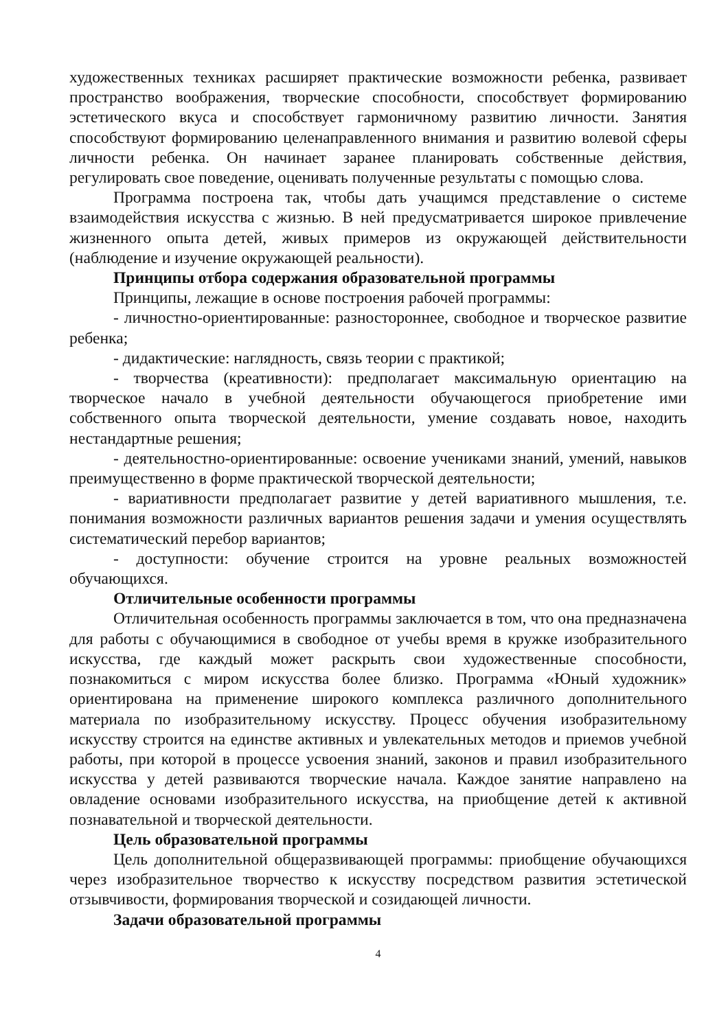художественных техниках расширяет практические возможности ребенка, развивает пространство воображения, творческие способности, способствует формированию эстетического вкуса и способствует гармоничному развитию личности. Занятия способствуют формированию целенаправленного внимания и развитию волевой сферы личности ребенка. Он начинает заранее планировать собственные действия, регулировать свое поведение, оценивать полученные результаты с помощью слова.
Программа построена так, чтобы дать учащимся представление о системе взаимодействия искусства с жизнью. В ней предусматривается широкое привлечение жизненного опыта детей, живых примеров из окружающей действительности (наблюдение и изучение окружающей реальности).
Принципы отбора содержания образовательной программы
Принципы, лежащие в основе построения рабочей программы:
- личностно-ориентированные: разностороннее, свободное и творческое развитие ребенка;
- дидактические: наглядность, связь теории с практикой;
- творчества (креативности): предполагает максимальную ориентацию на творческое начало в учебной деятельности обучающегося приобретение ими собственного опыта творческой деятельности, умение создавать новое, находить нестандартные решения;
- деятельностно-ориентированные: освоение учениками знаний, умений, навыков преимущественно в форме практической творческой деятельности;
- вариативности предполагает развитие у детей вариативного мышления, т.е. понимания возможности различных вариантов решения задачи и умения осуществлять систематический перебор вариантов;
- доступности: обучение строится на уровне реальных возможностей обучающихся.
Отличительные особенности программы
Отличительная особенность программы заключается в том, что она предназначена для работы с обучающимися в свободное от учебы время в кружке изобразительного искусства, где каждый может раскрыть свои художественные способности, познакомиться с миром искусства более близко. Программа «Юный художник» ориентирована на применение широкого комплекса различного дополнительного материала по изобразительному искусству. Процесс обучения изобразительному искусству строится на единстве активных и увлекательных методов и приемов учебной работы, при которой в процессе усвоения знаний, законов и правил изобразительного искусства у детей развиваются творческие начала. Каждое занятие направлено на овладение основами изобразительного искусства, на приобщение детей к активной познавательной и творческой деятельности.
Цель образовательной программы
Цель дополнительной общеразвивающей программы: приобщение обучающихся через изобразительное творчество к искусству посредством развития эстетической отзывчивости, формирования творческой и созидающей личности.
Задачи образовательной программы
4